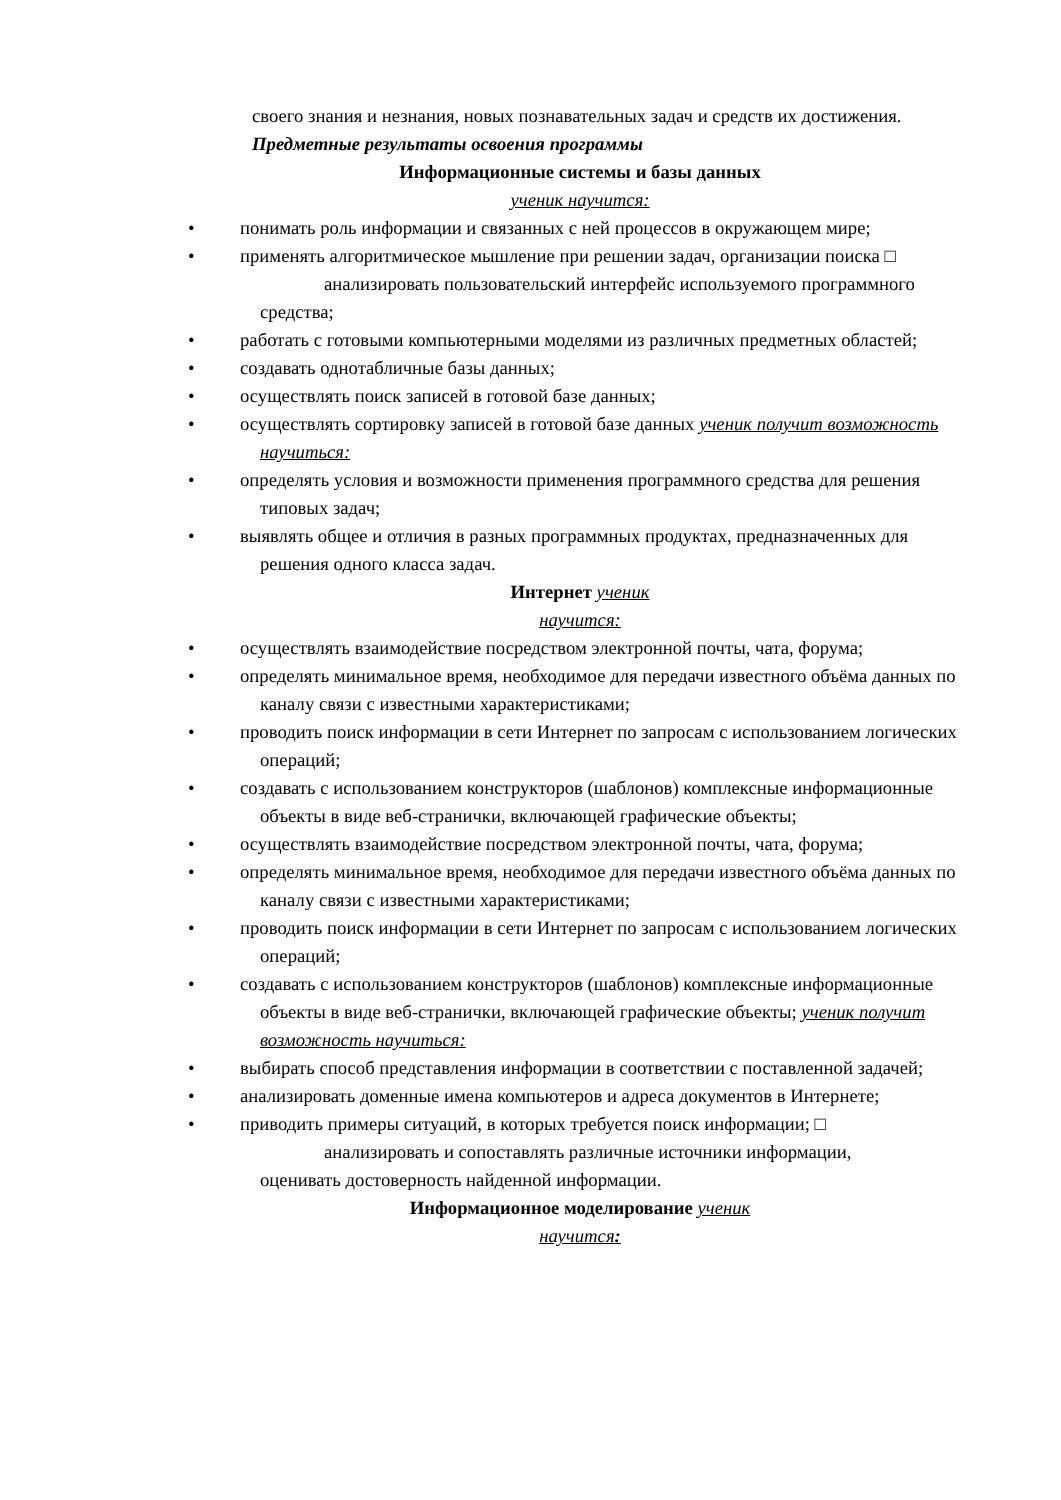своего знания и незнания, новых познавательных задач и средств их достижения. Предметные результаты освоения программы
Информационные системы и базы данных
ученик научится:
• понимать роль информации и связанных с ней процессов в окружающем мире;
• применять алгоритмическое мышление при решении задач, организации поиска □
анализировать пользовательский интерфейс используемого программного средства;
• работать с готовыми компьютерными моделями из различных предметных областей;
• создавать однотабличные базы данных;
• осуществлять поиск записей в готовой базе данных;
• осуществлять сортировку записей в готовой базе данных ученик получит возможность научиться:
• определять условия и возможности применения программного средства для решения типовых задач;
• выявлять общее и отличия в разных программных продуктах, предназначенных для решения одного класса задач.
Интернет ученик
научится:
• осуществлять взаимодействие посредством электронной почты, чата, форума;
• определять минимальное время, необходимое для передачи известного объёма данных по каналу связи с известными характеристиками;
• проводить поиск информации в сети Интернет по запросам с использованием логических операций;
• создавать с использованием конструкторов (шаблонов) комплексные информационные объекты в виде веб-странички, включающей графические объекты;
• осуществлять взаимодействие посредством электронной почты, чата, форума;
• определять минимальное время, необходимое для передачи известного объёма данных по каналу связи с известными характеристиками;
• проводить поиск информации в сети Интернет по запросам с использованием логических операций;
• создавать с использованием конструкторов (шаблонов) комплексные информационные объекты в виде веб-странички, включающей графические объекты; ученик получит возможность научиться:
• выбирать способ представления информации в соответствии с поставленной задачей;
• анализировать доменные имена компьютеров и адреса документов в Интернете;
• приводить примеры ситуаций, в которых требуется поиск информации; □
анализировать и сопоставлять различные источники информации,
оценивать достоверность найденной информации.
Информационное моделирование ученик
научится: